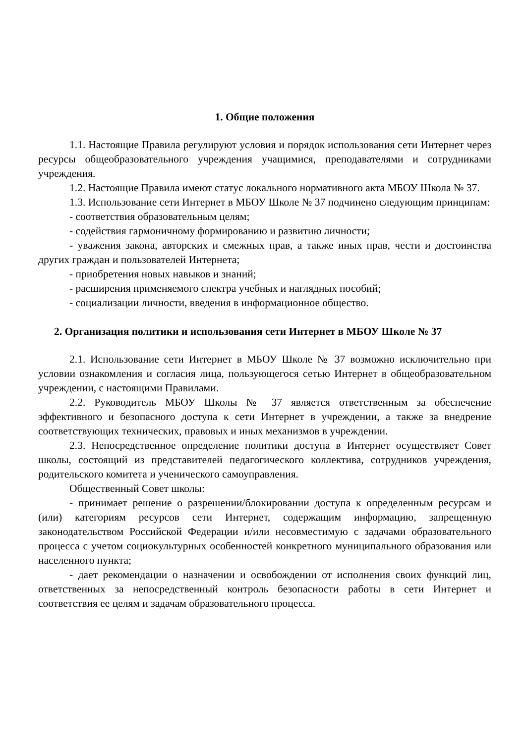1. Общие положения
1.1. Настоящие Правила регулируют условия и порядок использования сети Интернет через ресурсы общеобразовательного учреждения учащимися, преподавателями и сотрудниками учреждения.
1.2. Настоящие Правила имеют статус локального нормативного акта МБОУ Школа № 37.
1.3. Использование сети Интернет в МБОУ Школе № 37 подчинено следующим принципам:
- соответствия образовательным целям;
- содействия гармоничному формированию и развитию личности;
- уважения закона, авторских и смежных прав, а также иных прав, чести и достоинства других граждан и пользователей Интернета;
- приобретения новых навыков и знаний;
- расширения применяемого спектра учебных и наглядных пособий;
- социализации личности, введения в информационное общество.
2. Организация политики и использования сети Интернет в МБОУ Школе № 37
2.1. Использование сети Интернет в МБОУ Школе № 37 возможно исключительно при условии ознакомления и согласия лица, пользующегося сетью Интернет в общеобразовательном учреждении, с настоящими Правилами.
2.2. Руководитель МБОУ Школы № 37 является ответственным за обеспечение эффективного и безопасного доступа к сети Интернет в учреждении, а также за внедрение соответствующих технических, правовых и иных механизмов в учреждении.
2.3. Непосредственное определение политики доступа в Интернет осуществляет Совет школы, состоящий из представителей педагогического коллектива, сотрудников учреждения, родительского комитета и ученического самоуправления.
Общественный Совет школы:
- принимает решение о разрешении/блокировании доступа к определенным ресурсам и (или) категориям ресурсов сети Интернет, содержащим информацию, запрещенную законодательством Российской Федерации и/или несовместимую с задачами образовательного процесса с учетом социокультурных особенностей конкретного муниципального образования или населенного пункта;
- дает рекомендации о назначении и освобождении от исполнения своих функций лиц, ответственных за непосредственный контроль безопасности работы в сети Интернет и соответствия ее целям и задачам образовательного процесса.